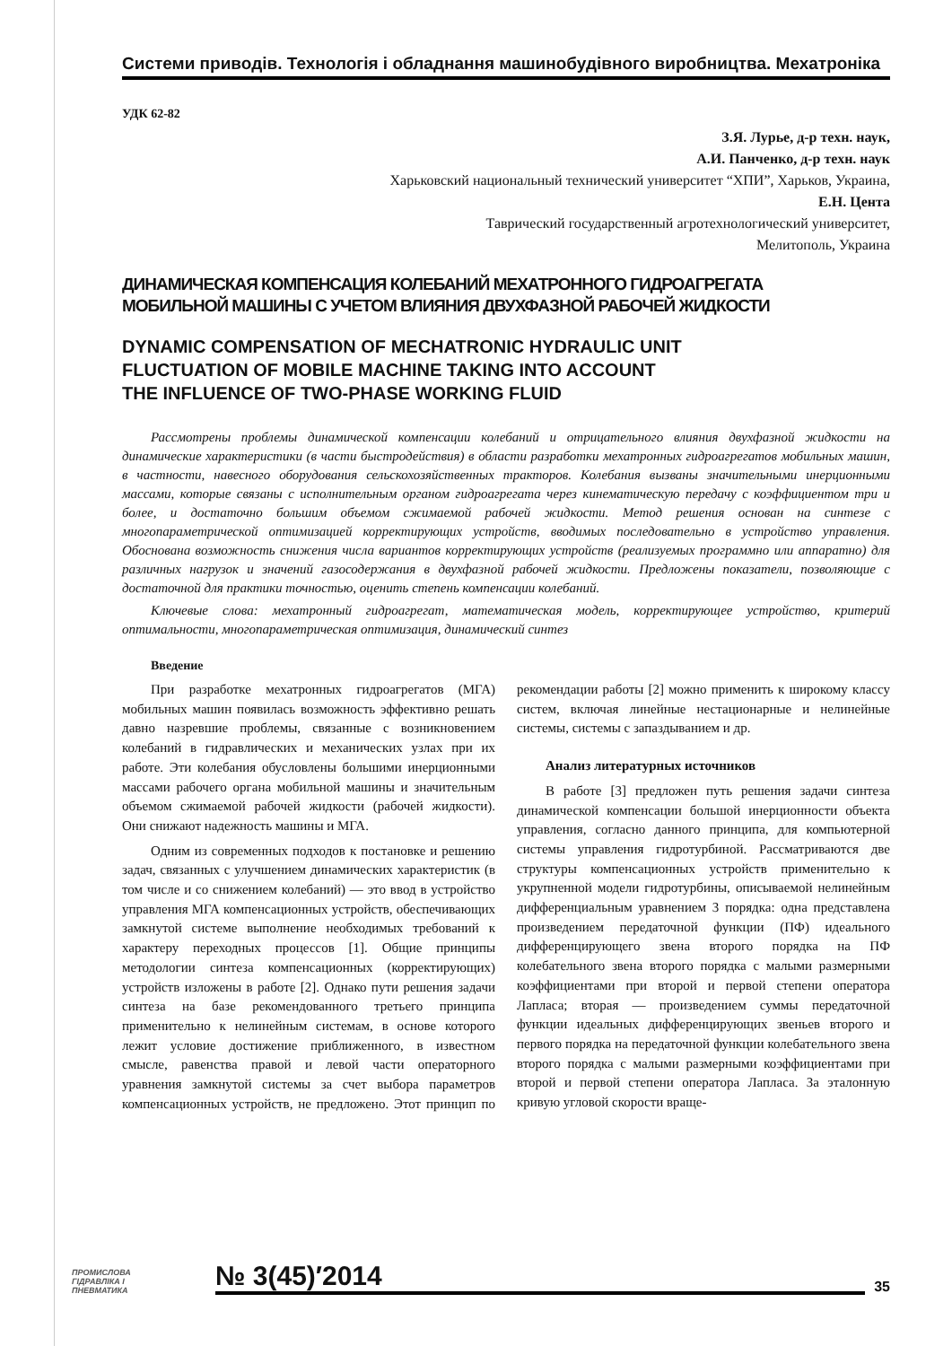Системи приводів. Технологія і обладнання машинобудівного виробництва. Мехатроніка
УДК 62-82
З.Я. Лурье, д-р техн. наук,
А.И. Панченко, д-р техн. наук
Харьковский национальный технический университет “ХПИ”, Харьков, Украина,
Е.Н. Цента
Таврический государственный агротехнологический университет,
Мелитополь, Украина
ДИНАМИЧЕСКАЯ КОМПЕНСАЦИЯ КОЛЕБАНИЙ МЕХАТРОННОГО ГИДРОАГРЕГАТА
МОБИЛЬНОЙ МАШИНЫ С УЧЕТОМ ВЛИЯНИЯ ДВУХФАЗНОЙ РАБОЧЕЙ ЖИДКОСТИ
DYNAMIC COMPENSATION OF MECHATRONIC HYDRAULIC UNIT
FLUCTUATION OF MOBILE MACHINE TAKING INTO ACCOUNT
THE INFLUENCE OF TWO-PHASE WORKING FLUID
Рассмотрены проблемы динамической компенсации колебаний и отрицательного влияния двухфазной жидкости на динамические характеристики (в части быстродействия) в области разработки мехатронных гидроагрегатов мобильных машин, в частности, навесного оборудования сельскохозяйственных тракторов. Колебания вызваны значительными инерционными массами, которые связаны с исполнительным органом гидроагрегата через кинематическую передачу с коэффициентом три и более, и достаточно большим объемом сжимаемой рабочей жидкости. Метод решения основан на синтезе с многопараметрической оптимизацией корректирующих устройств, вводимых последовательно в устройство управления. Обоснована возможность снижения числа вариантов корректирующих устройств (реализуемых программно или аппаратно) для различных нагрузок и значений газосодержания в двухфазной рабочей жидкости. Предложены показатели, позволяющие с достаточной для практики точностью, оценить степень компенсации колебаний.
Ключевые слова: мехатронный гидроагрегат, математическая модель, корректирующее устройство, критерий оптимальности, многопараметрическая оптимизация, динамический синтез
Введение
При разработке мехатронных гидроагрегатов (МГА) мобильных машин появилась возможность эффективно решать давно назревшие проблемы, связанные с возникновением колебаний в гидравлических и механических узлах при их работе. Эти колебания обусловлены большими инерционными массами рабочего органа мобильной машины и значительным объемом сжимаемой рабочей жидкости (рабочей жидкости). Они снижают надежность машины и МГА.
Одним из современных подходов к постановке и решению задач, связанных с улучшением динамических характеристик (в том числе и со снижением колебаний) — это ввод в устройство управления МГА компенсационных устройств, обеспечивающих замкнутой системе выполнение необходимых требований к характеру переходных процессов [1]. Общие принципы методологии синтеза компенсационных (корректирующих) устройств изложены в работе [2]. Однако пути решения задачи синтеза на базе рекомендованного третьего принципа применительно к нелинейным системам, в основе которого лежит условие достижение приближенного, в известном смысле, равенства правой и левой части операторного уравнения замкнутой системы за счет выбора параметров компенсационных устройств, не предложено. Этот принцип по рекомендации работы [2] можно применить к широкому классу систем, включая линейные нестационарные и нелинейные системы, системы с запаздыванием и др.
Анализ литературных источников
В работе [3] предложен путь решения задачи синтеза динамической компенсации большой инерционности объекта управления, согласно данного принципа, для компьютерной системы управления гидротурбиной. Рассматриваются две структуры компенсационных устройств применительно к укрупненной модели гидротурбины, описываемой нелинейным дифференциальным уравнением 3 порядка: одна представлена произведением передаточной функции (ПФ) идеального дифференцирующего звена второго порядка на ПФ колебательного звена второго порядка с малыми размерными коэффициентами при второй и первой степени оператора Лапласа; вторая — произведением суммы передаточной функции идеальных дифференцирующих звеньев второго и первого порядка на передаточной функции колебательного звена второго порядка с малыми размерными коэффициентами при второй и первой степени оператора Лапласа. За эталонную кривую угловой скорости враще-
ПРОМИСЛОВА
ГІДРАВЛІКА І
ПНЕВМАТИКА
№ 3(45)′2014
35